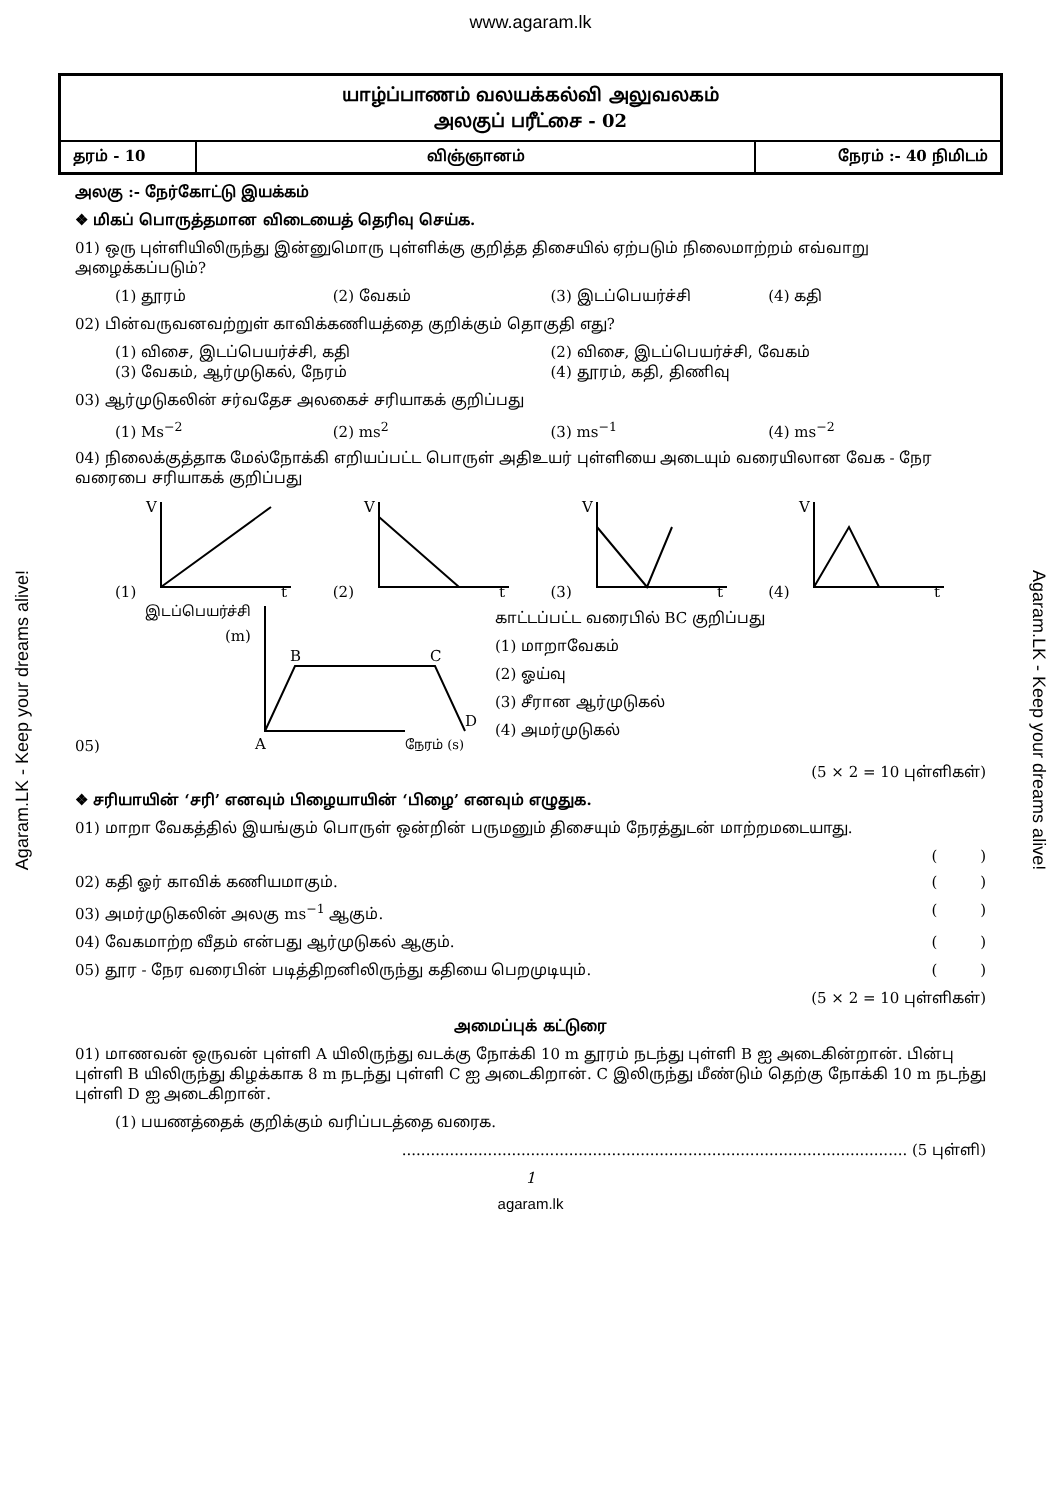www.agaram.lk
யாழ்ப்பாணம் வலயக்கல்வி அலுவலகம்
அலகுப் பரீட்சை - 02
| தரம் - 10 | விஞ்ஞானம் | நேரம் :- 40 நிமிடம் |
அலகு :- நேர்கோட்டு இயக்கம்
❖ மிகப் பொருத்தமான விடையைத் தெரிவு செய்க.
01) ஒரு புள்ளியிலிருந்து இன்னுமொரு புள்ளிக்கு குறித்த திசையில் ஏற்படும் நிலைமாற்றம் எவ்வாறு அழைக்கப்படும்?
(1) தூரம் (2) வேகம் (3) இடப்பெயர்ச்சி (4) கதி
02) பின்வருவனவற்றுள் காவிக்கணியத்தை குறிக்கும் தொகுதி எது?
(1) விசை, இடப்பெயர்ச்சி, கதி (2) விசை, இடப்பெயர்ச்சி, வேகம்
(3) வேகம், ஆர்முடுகல், நேரம் (4) தூரம், கதி, திணிவு
03) ஆர்முடுகலின் சர்வதேச அலகைச் சரியாகக் குறிப்பது
(1) Ms<sup>−2</sup> (2) ms<sup>2</sup> (3) ms<sup>−1</sup> (4) ms<sup>−2</sup>
04) நிலைக்குத்தாக மேல்நோக்கி எறியப்பட்ட பொருள் அதிஉயர் புள்ளியை அடையும் வரையிலான வேக - நேர வரைபை சரியாகக் குறிப்பது
(1)
V
t
(2)
V
t
(3)
V
t
(4)
V
t
05)
இடப்பெயர்ச்சி
(m)
B
C
A
D
நேரம் (s)
காட்டப்பட்ட வரைபில் BC குறிப்பது
(1) மாறாவேகம்
(2) ஓய்வு
(3) சீரான ஆர்முடுகல்
(4) அமர்முடுகல்
(5 × 2 = 10 புள்ளிகள்)
❖ சரியாயின் ‘சரி’ எனவும் பிழையாயின் ‘பிழை’ எனவும் எழுதுக.
01) மாறா வேகத்தில் இயங்கும் பொருள் ஒன்றின் பருமனும் திசையும் நேரத்துடன் மாற்றமடையாது.
( )
02) கதி ஓர் காவிக் கணியமாகும். ( )
03) அமர்முடுகலின் அலகு ms<sup>−1</sup> ஆகும். ( )
04) வேகமாற்ற வீதம் என்பது ஆர்முடுகல் ஆகும். ( )
05) தூர - நேர வரைபின் படித்திறனிலிருந்து கதியை பெறமுடியும். ( )
(5 × 2 = 10 புள்ளிகள்)
அமைப்புக் கட்டுரை
01) மாணவன் ஒருவன் புள்ளி A யிலிருந்து வடக்கு நோக்கி 10 m தூரம் நடந்து புள்ளி B ஐ அடைகின்றான். பின்பு புள்ளி B யிலிருந்து கிழக்காக 8 m நடந்து புள்ளி C ஐ அடைகிறான். C இலிருந்து மீண்டும் தெற்கு நோக்கி 10 m நடந்து புள்ளி D ஐ அடைகிறான்.
(1) பயணத்தைக் குறிக்கும் வரிப்படத்தை வரைக.
.......................................................................................................... (5 புள்ளி)
1
agaram.lk
Agaram.LK - Keep your dreams alive!
Agaram.LK - Keep your dreams alive!